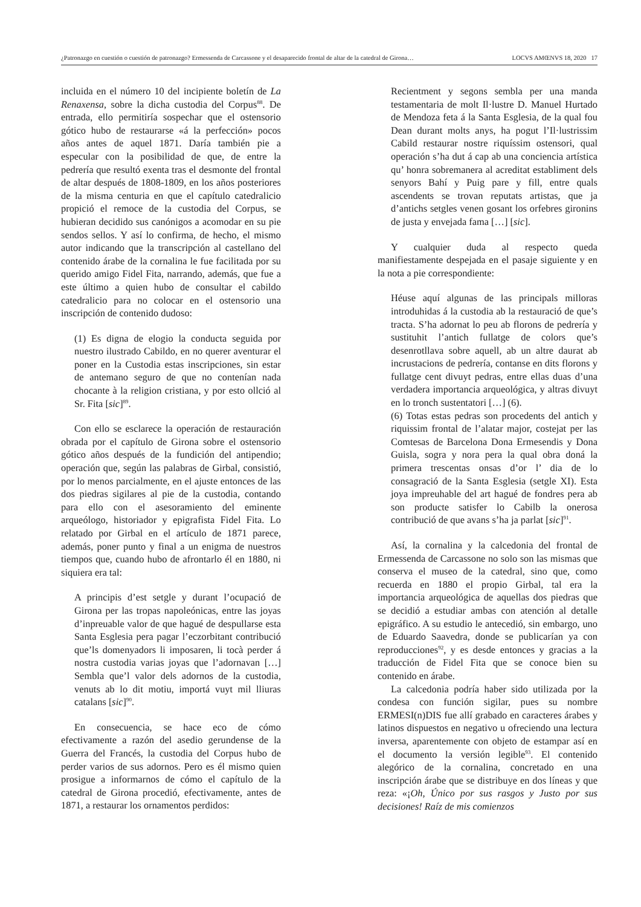¿Patronazgo en cuestión o cuestión de patronazgo? Ermessenda de Carcassone y el desaparecido frontal de altar de la catedral de Girona… LOCVS AMŒNVS 18, 2020 17
incluida en el número 10 del incipiente boletín de La Renaxensa, sobre la dicha custodia del Corpus<sup>88</sup>. De entrada, ello permitiría sospechar que el ostensorio gótico hubo de restaurarse «á la perfección» pocos años antes de aquel 1871. Daría también pie a especular con la posibilidad de que, de entre la pedrería que resultó exenta tras el desmonte del frontal de altar después de 1808-1809, en los años posteriores de la misma centuria en que el capítulo catedralicio propició el remoce de la custodia del Corpus, se hubieran decidido sus canónigos a acomodar en su pie sendos sellos. Y así lo confirma, de hecho, el mismo autor indicando que la transcripción al castellano del contenido árabe de la cornalina le fue facilitada por su querido amigo Fidel Fita, narrando, además, que fue a este último a quien hubo de consultar el cabildo catedralicio para no colocar en el ostensorio una inscripción de contenido dudoso:
(1) Es digna de elogio la conducta seguida por nuestro ilustrado Cabildo, en no querer aventurar el poner en la Custodia estas inscripciones, sin estar de antemano seguro de que no contenían nada chocante à la religion cristiana, y por esto ollció al Sr. Fita [sic]<sup>89</sup>.
Con ello se esclarece la operación de restauración obrada por el capítulo de Girona sobre el ostensorio gótico años después de la fundición del antipendio; operación que, según las palabras de Girbal, consistió, por lo menos parcialmente, en el ajuste entonces de las dos piedras sigilares al pie de la custodia, contando para ello con el asesoramiento del eminente arqueólogo, historiador y epigrafista Fidel Fita. Lo relatado por Girbal en el artículo de 1871 parece, además, poner punto y final a un enigma de nuestros tiempos que, cuando hubo de afrontarlo él en 1880, ni siquiera era tal:
A principis d’est setgle y durant l’ocupació de Girona per las tropas napoleónicas, entre las joyas d’inpreuable valor de que hagué de despullarse esta Santa Esglesia pera pagar l’eczorbitant contribució que’ls domenyadors li imposaren, li tocà perder á nostra custodia varias joyas que l’adornavan […] Sembla que’l valor dels adornos de la custodia, venuts ab lo dit motiu, importá vuyt mil lliuras catalans [sic]<sup>90</sup>.
En consecuencia, se hace eco de cómo efectivamente a razón del asedio gerundense de la Guerra del Francés, la custodia del Corpus hubo de perder varios de sus adornos. Pero es él mismo quien prosigue a informarnos de cómo el capítulo de la catedral de Girona procedió, efectivamente, antes de 1871, a restaurar los ornamentos perdidos:
Recientment y segons sembla per una manda testamentaria de molt Il·lustre D. Manuel Hurtado de Mendoza feta á la Santa Esglesia, de la qual fou Dean durant molts anys, ha pogut l’Il·lustrissim Cabild restaurar nostre riquíssim ostensori, qual operación s’ha dut á cap ab una conciencia artística qu’ honra sobremanera al acreditat establiment dels senyors Bahí y Puig pare y fill, entre quals ascendents se trovan reputats artistas, que ja d’antichs setgles venen gosant los orfebres gironins de justa y envejada fama […] [sic].
Y cualquier duda al respecto queda manifiestamente despejada en el pasaje siguiente y en la nota a pie correspondiente:
Héuse aquí algunas de las principals milloras introduhidas á la custodia ab la restauració de que’s tracta. S’ha adornat lo peu ab florons de pedrería y sustituhit l’antich fullatge de colors que’s desenrotllava sobre aquell, ab un altre daurat ab incrustacions de pedrería, contanse en dits florons y fullatge cent divuyt pedras, entre ellas duas d’una verdadera importancia arqueológica, y altras divuyt en lo tronch sustentatori […] (6).
(6) Totas estas pedras son procedents del antich y riquissim frontal de l’alatar major, costejat per las Comtesas de Barcelona Dona Ermesendis y Dona Guisla, sogra y nora pera la qual obra doná la primera trescentas onsas d’or l’ dia de lo consagració de la Santa Esglesia (setgle XI). Esta joya impreuhable del art hagué de fondres pera ab son producte satisfer lo Cabilb la onerosa contribució de que avans s’ha ja parlat [sic]<sup>91</sup>.
Así, la cornalina y la calcedonia del frontal de Ermessenda de Carcassone no solo son las mismas que conserva el museo de la catedral, sino que, como recuerda en 1880 el propio Girbal, tal era la importancia arqueológica de aquellas dos piedras que se decidió a estudiar ambas con atención al detalle epigráfico. A su estudio le antecedió, sin embargo, uno de Eduardo Saavedra, donde se publicarían ya con reproducciones<sup>92</sup>, y es desde entonces y gracias a la traducción de Fidel Fita que se conoce bien su contenido en árabe.
La calcedonia podría haber sido utilizada por la condesa con función sigilar, pues su nombre ERMESI(n)DIS fue allí grabado en caracteres árabes y latinos dispuestos en negativo u ofreciendo una lectura inversa, aparentemente con objeto de estampar así en el documento la versión legible<sup>93</sup>. El contenido alegórico de la cornalina, concretado en una inscripción árabe que se distribuye en dos líneas y que reza: «¡Oh, Único por sus rasgos y Justo por sus decisiones! Raíz de mis comienzos